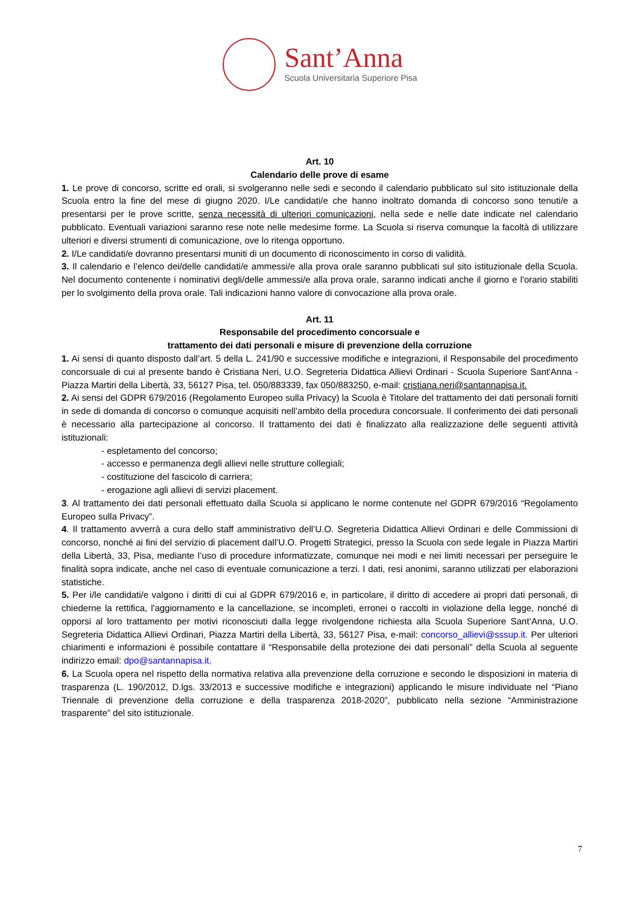Sant’Anna
Scuola Universitaria Superiore Pisa
Art. 10
Calendario delle prove di esame
1. Le prove di concorso, scritte ed orali, si svolgeranno nelle sedi e secondo il calendario pubblicato sul sito istituzionale della Scuola entro la fine del mese di giugno 2020. I/Le candidati/e che hanno inoltrato domanda di concorso sono tenuti/e a presentarsi per le prove scritte, senza necessità di ulteriori comunicazioni, nella sede e nelle date indicate nel calendario pubblicato. Eventuali variazioni saranno rese note nelle medesime forme. La Scuola si riserva comunque la facoltà di utilizzare ulteriori e diversi strumenti di comunicazione, ove lo ritenga opportuno.
2. I/Le candidati/e dovranno presentarsi muniti di un documento di riconoscimento in corso di validità.
3. Il calendario e l’elenco dei/delle candidati/e ammessi/e alla prova orale saranno pubblicati sul sito istituzionale della Scuola. Nel documento contenente i nominativi degli/delle ammessi/e alla prova orale, saranno indicati anche il giorno e l'orario stabiliti per lo svolgimento della prova orale. Tali indicazioni hanno valore di convocazione alla prova orale.
Art. 11
Responsabile del procedimento concorsuale e
trattamento dei dati personali e misure di prevenzione della corruzione
1. Ai sensi di quanto disposto dall’art. 5 della L. 241/90 e successive modifiche e integrazioni, il Responsabile del procedimento concorsuale di cui al presente bando è Cristiana Neri, U.O. Segreteria Didattica Allievi Ordinari - Scuola Superiore Sant'Anna - Piazza Martiri della Libertà, 33, 56127 Pisa, tel. 050/883339, fax 050/883250, e-mail: cristiana.neri@santannapisa.it.
2. Ai sensi del GDPR 679/2016 (Regolamento Europeo sulla Privacy) la Scuola è Titolare del trattamento dei dati personali forniti in sede di domanda di concorso o comunque acquisiti nell’ambito della procedura concorsuale. Il conferimento dei dati personali è necessario alla partecipazione al concorso. Il trattamento dei dati è finalizzato alla realizzazione delle seguenti attività istituzionali:
- espletamento del concorso;
- accesso e permanenza degli allievi nelle strutture collegiali;
- costituzione del fascicolo di carriera;
- erogazione agli allievi di servizi placement.
3. Al trattamento dei dati personali effettuato dalla Scuola si applicano le norme contenute nel GDPR 679/2016 “Regolamento Europeo sulla Privacy”.
4. Il trattamento avverrà a cura dello staff amministrativo dell’U.O. Segreteria Didattica Allievi Ordinari e delle Commissioni di concorso, nonché ai fini del servizio di placement dall’U.O. Progetti Strategici, presso la Scuola con sede legale in Piazza Martiri della Libertà, 33, Pisa, mediante l’uso di procedure informatizzate, comunque nei modi e nei limiti necessari per perseguire le finalità sopra indicate, anche nel caso di eventuale comunicazione a terzi. I dati, resi anonimi, saranno utilizzati per elaborazioni statistiche.
5. Per i/le candidati/e valgono i diritti di cui al GDPR 679/2016 e, in particolare, il diritto di accedere ai propri dati personali, di chiederne la rettifica, l'aggiornamento e la cancellazione, se incompleti, erronei o raccolti in violazione della legge, nonché di opporsi al loro trattamento per motivi riconosciuti dalla legge rivolgendone richiesta alla Scuola Superiore Sant’Anna, U.O. Segreteria Didattica Allievi Ordinari, Piazza Martiri della Libertà, 33, 56127 Pisa, e-mail: concorso_allievi@sssup.it. Per ulteriori chiarimenti e informazioni è possibile contattare il “Responsabile della protezione dei dati personali” della Scuola al seguente indirizzo email: dpo@santannapisa.it.
6. La Scuola opera nel rispetto della normativa relativa alla prevenzione della corruzione e secondo le disposizioni in materia di trasparenza (L. 190/2012, D.lgs. 33/2013 e successive modifiche e integrazioni) applicando le misure individuate nel “Piano Triennale di prevenzione della corruzione e della trasparenza 2018-2020”, pubblicato nella sezione “Amministrazione trasparente” del sito istituzionale.
7